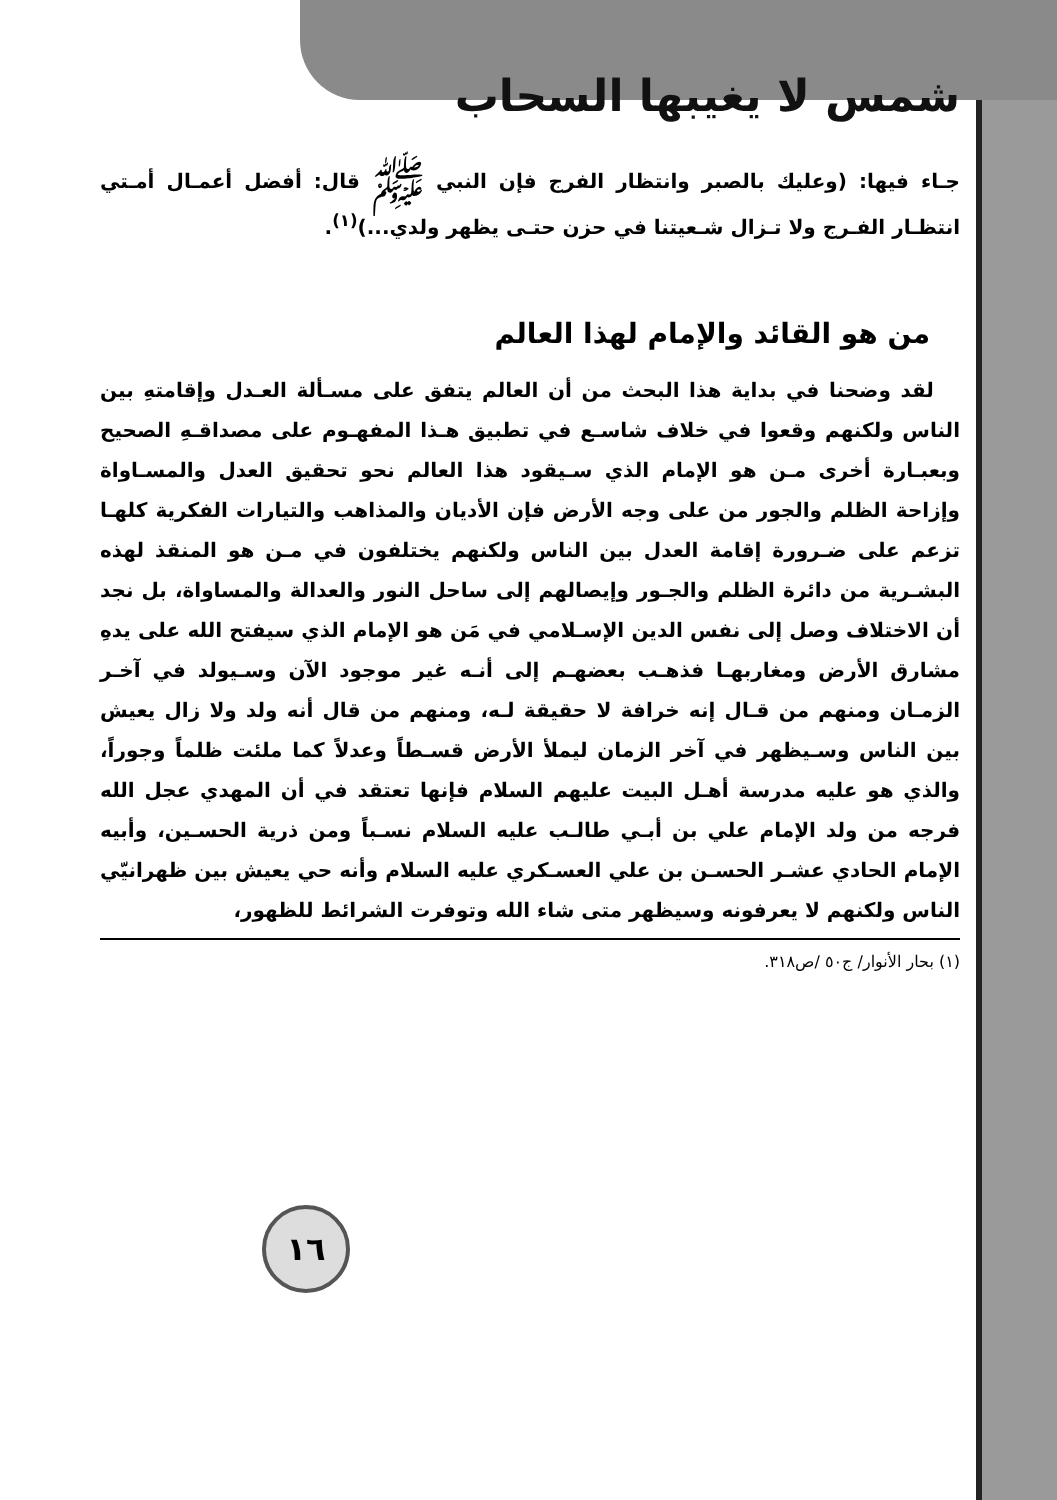شمس لا يغيبها السحاب
جـاء فيها: (وعليك بالصبر وانتظار الفرج فإن النبي ﷺ قال: أفضل أعمـال أمـتي انتظـار الفـرج ولا تـزال شـعيتنا في حزن حتـى يظهر ولدي...)<sup>(١)</sup>.
من هو القائد والإمام لهذا العالم
لقد وضحنا في بداية هذا البحث من أن العالم يتفق على مسـألة العـدل وإقامتهِ بين الناس ولكنهم وقعوا في خلاف شاسـع في تطبيق هـذا المفهـوم على مصداقـهِ الصحيح وبعبـارة أخرى مـن هو الإمام الذي سـيقود هذا العالم نحو تحقيق العدل والمسـاواة وإزاحة الظلم والجور من على وجه الأرض فإن الأديان والمذاهب والتيارات الفكرية كلهـا تزعم على ضـرورة إقامة العدل بين الناس ولكنهم يختلفون في مـن هو المنقذ لهذه البشـرية من دائرة الظلم والجـور وإيصالهم إلى ساحل النور والعدالة والمساواة، بل نجد أن الاختلاف وصل إلى نفس الدين الإسـلامي في مَن هو الإمام الذي سيفتح الله على يدهِ مشارق الأرض ومغاربهـا فذهـب بعضهـم إلى أنـه غير موجود الآن وسـيولد في آخـر الزمـان ومنهم من قـال إنه خرافة لا حقيقة لـه، ومنهم من قال أنه ولد ولا زال يعيش بين الناس وسـيظهر في آخر الزمان ليملأ الأرض قسـطاً وعدلاً كما ملئت ظلماً وجوراً، والذي هو عليه مدرسة أهـل البيت عليهم السلام فإنها تعتقد في أن المهدي عجل الله فرجه من ولد الإمام علي بن أبـي طالـب عليه السلام نسـباً ومن ذرية الحسـين، وأبيه الإمام الحادي عشـر الحسـن بن علي العسـكري عليه السلام وأنه حي يعيش بين ظهرانيّي الناس ولكنهم لا يعرفونه وسيظهر متى شاء الله وتوفرت الشرائط للظهور،
(١) بحار الأنوار/ ج٥٠ /ص٣١٨.
١٦